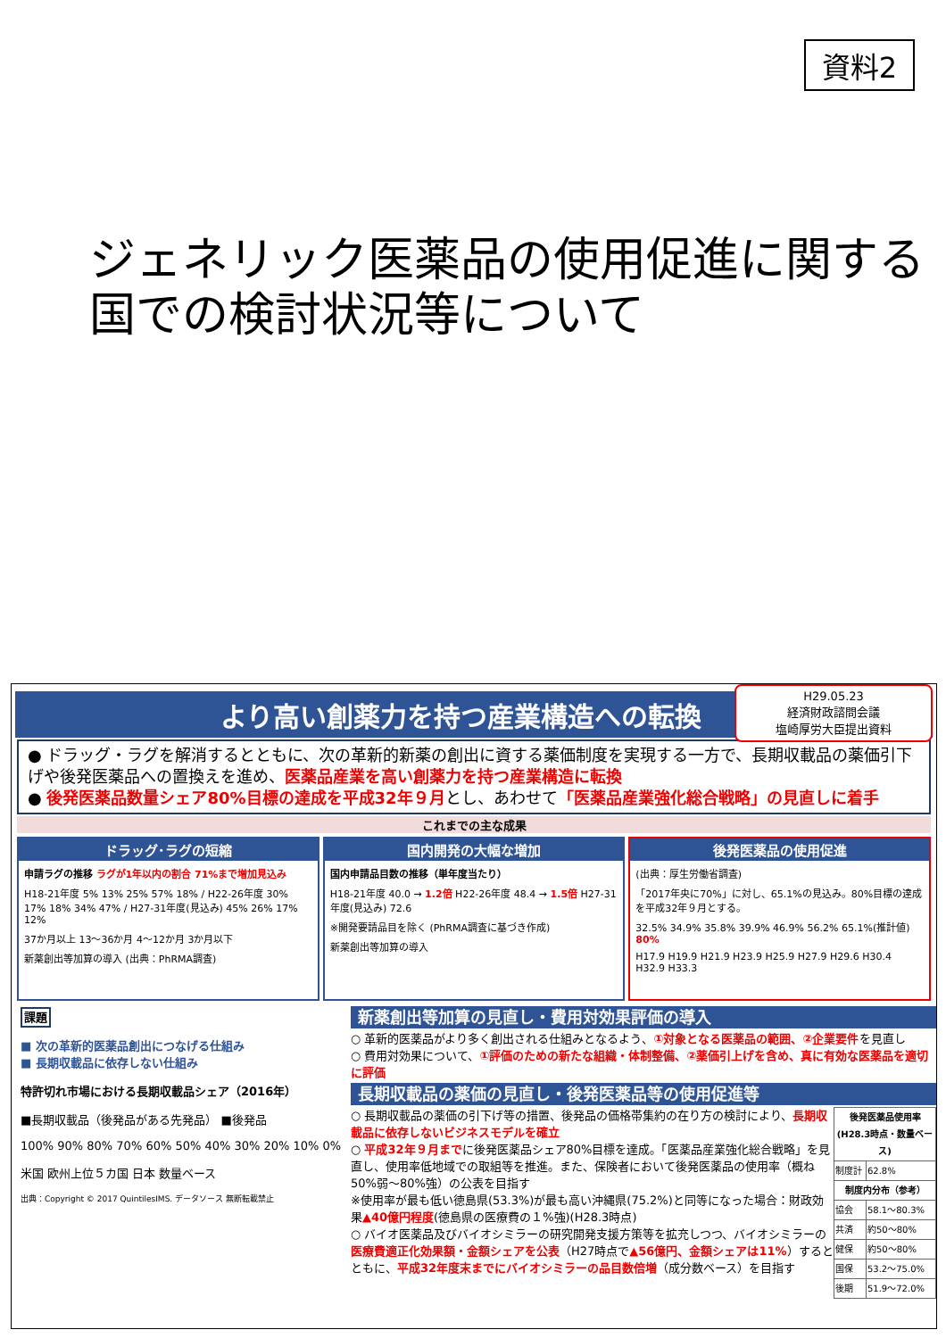資料2
ジェネリック医薬品の使用促進に関する
国での検討状況等について
H29.05.23
経済財政諮問会議
塩崎厚労大臣提出資料
より高い創薬力を持つ産業構造への転換
● ドラッグ・ラグを解消するとともに、次の革新的新薬の創出に資する薬価制度を実現する一方で、長期収載品の薬価引下げや後発医薬品への置換えを進め、医薬品産業を高い創薬力を持つ産業構造に転換
● 後発医薬品数量シェア80%目標の達成を平成32年９月とし、あわせて「医薬品産業強化総合戦略」の見直しに着手
これまでの主な成果
ドラッグ･ラグの短縮
申請ラグの推移 ラグが1年以内の割合 71%まで増加見込み
H18-21年度 5% 13% 25% 57% 18% / H22-26年度 30% 17% 18% 34% 47% / H27-31年度(見込み) 45% 26% 17% 12%
37か月以上 13～36か月 4～12か月 3か月以下
新薬創出等加算の導入 (出典：PhRMA調査)
国内開発の大幅な増加
国内申請品目数の推移（単年度当たり）
H18-21年度 40.0 → 1.2倍 H22-26年度 48.4 → 1.5倍 H27-31年度(見込み) 72.6
※開発要請品目を除く (PhRMA調査に基づき作成)
新薬創出等加算の導入
後発医薬品の使用促進
(出典：厚生労働省調査)
「2017年央に70%」に対し、65.1%の見込み。80%目標の達成を平成32年９月とする。
32.5% 34.9% 35.8% 39.9% 46.9% 56.2% 65.1%(推計値) 80%
H17.9 H19.9 H21.9 H23.9 H25.9 H27.9 H29.6 H30.4 H32.9 H33.3
課題
■ 次の革新的医薬品創出につなげる仕組み
■ 長期収載品に依存しない仕組み
特許切れ市場における長期収載品シェア（2016年）
■長期収載品（後発品がある先発品） ■後発品
100% 90% 80% 70% 60% 50% 40% 30% 20% 10% 0%
米国 欧州上位５カ国 日本 数量ベース
出典：Copyright © 2017 QuintilesIMS. データソース 無断転載禁止
新薬創出等加算の見直し・費用対効果評価の導入
○ 革新的医薬品がより多く創出される仕組みとなるよう、①対象となる医薬品の範囲、②企業要件を見直し
○ 費用対効果について、①評価のための新たな組織・体制整備、②薬価引上げを含め、真に有効な医薬品を適切に評価
長期収載品の薬価の見直し・後発医薬品等の使用促進等
| 後発医薬品使用率 (H28.3時点・数量ベース) | |
| --- | --- |
| 制度計 | 62.8% |
| 制度内分布（参考） | |
| 協会 | 58.1～80.3% |
| 共済 | 約50～80% |
| 健保 | 約50～80% |
| 国保 | 53.2～75.0% |
| 後期 | 51.9～72.0% |
○ 長期収載品の薬価の引下げ等の措置、後発品の価格帯集約の在り方の検討により、長期収載品に依存しないビジネスモデルを確立
○ 平成32年９月までに後発医薬品シェア80%目標を達成。「医薬品産業強化総合戦略」を見直し、使用率低地域での取組等を推進。また、保険者において後発医薬品の使用率（概ね50%弱～80%強）の公表を目指す
※使用率が最も低い徳島県(53.3%)が最も高い沖縄県(75.2%)と同等になった場合：財政効果▲40億円程度(徳島県の医療費の１%強)(H28.3時点)
○ バイオ医薬品及びバイオシミラーの研究開発支援方策等を拡充しつつ、バイオシミラーの医療費適正化効果額・金額シェアを公表（H27時点で▲56億円、金額シェアは11%）するとともに、平成32年度末までにバイオシミラーの品目数倍増（成分数ベース）を目指す